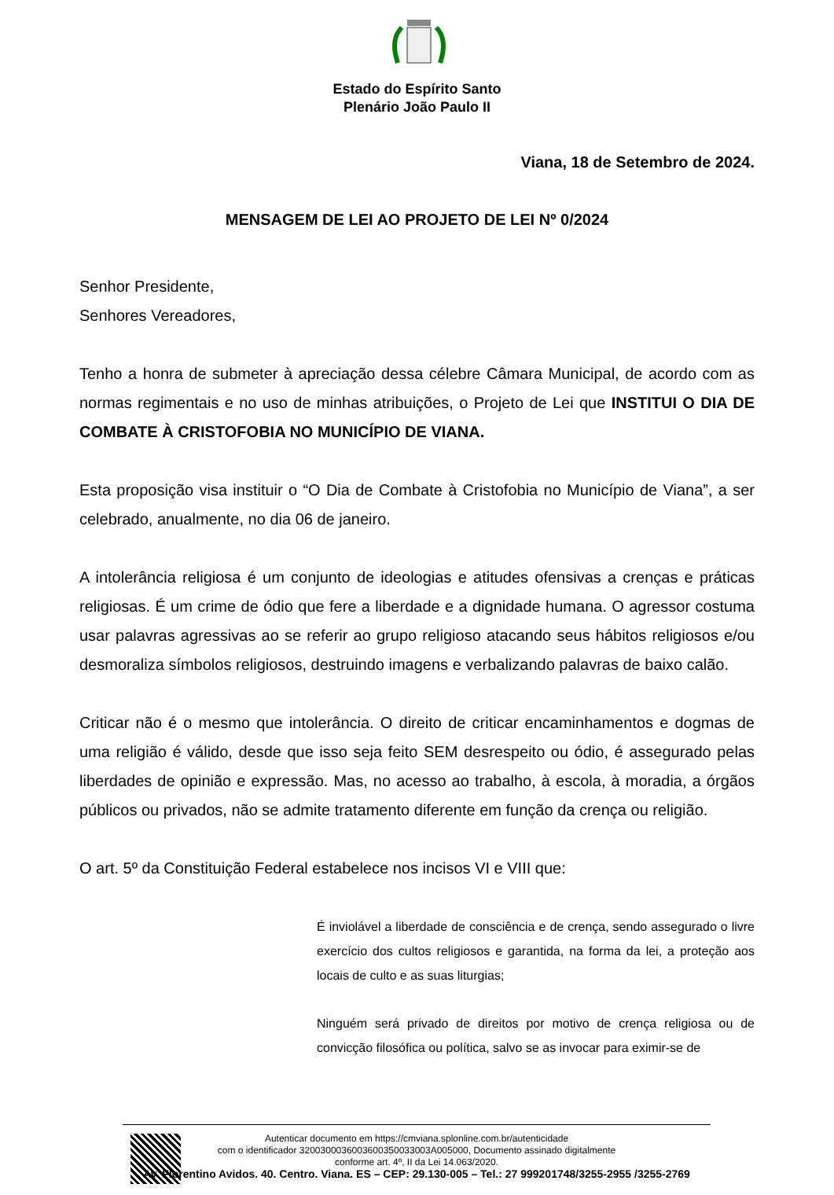Estado do Espírito Santo
Plenário João Paulo II
Viana, 18 de Setembro de 2024.
MENSAGEM DE LEI AO PROJETO DE LEI Nº 0/2024
Senhor Presidente,
Senhores Vereadores,
Tenho a honra de submeter à apreciação dessa célebre Câmara Municipal, de acordo com as normas regimentais e no uso de minhas atribuições, o Projeto de Lei que INSTITUI O DIA DE COMBATE À CRISTOFOBIA NO MUNICÍPIO DE VIANA.
Esta proposição visa instituir o “O Dia de Combate à Cristofobia no Município de Viana”, a ser celebrado, anualmente, no dia 06 de janeiro.
A intolerância religiosa é um conjunto de ideologias e atitudes ofensivas a crenças e práticas religiosas. É um crime de ódio que fere a liberdade e a dignidade humana. O agressor costuma usar palavras agressivas ao se referir ao grupo religioso atacando seus hábitos religiosos e/ou desmoraliza símbolos religiosos, destruindo imagens e verbalizando palavras de baixo calão.
Criticar não é o mesmo que intolerância. O direito de criticar encaminhamentos e dogmas de uma religião é válido, desde que isso seja feito SEM desrespeito ou ódio, é assegurado pelas liberdades de opinião e expressão. Mas, no acesso ao trabalho, à escola, à moradia, a órgãos públicos ou privados, não se admite tratamento diferente em função da crença ou religião.
O art. 5º da Constituição Federal estabelece nos incisos VI e VIII que:
É inviolável a liberdade de consciência e de crença, sendo assegurado o livre exercício dos cultos religiosos e garantida, na forma da lei, a proteção aos locais de culto e as suas liturgias;
Ninguém será privado de direitos por motivo de crença religiosa ou de convicção filosófica ou política, salvo se as invocar para eximir-se de
Autenticar documento em https://cmviana.splonline.com.br/autenticidade
com o identificador 3200300036003600350033003A005000, Documento assinado digitalmente
conforme art. 4º, II da Lei 14.063/2020.
Av. Florentino Avidos. 40. Centro. Viana. ES – CEP: 29.130-005 – Tel.: 27 999201748/3255-2955 /3255-2769